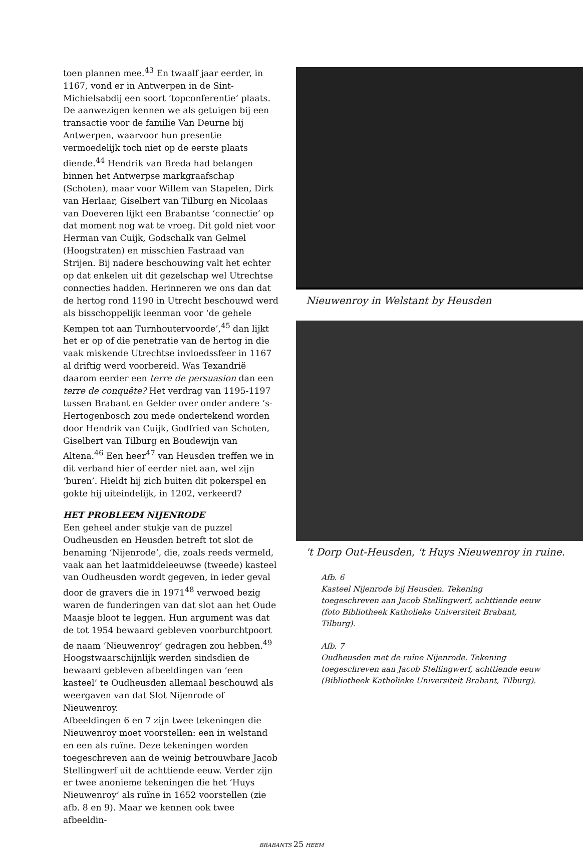toen plannen mee.<sup>43</sup> En twaalf jaar eerder, in 1167, vond er in Antwerpen in de Sint-Michielsabdij een soort ‘topconferentie’ plaats. De aanwezigen kennen we als getuigen bij een transactie voor de familie Van Deurne bij Antwerpen, waarvoor hun presentie vermoedelijk toch niet op de eerste plaats diende.<sup>44</sup> Hendrik van Breda had belangen binnen het Antwerpse markgraafschap (Schoten), maar voor Willem van Stapelen, Dirk van Herlaar, Giselbert van Tilburg en Nicolaas van Doeveren lijkt een Brabantse ‘connectie’ op dat moment nog wat te vroeg. Dit gold niet voor Herman van Cuijk, Godschalk van Gelmel (Hoogstraten) en misschien Fastraad van Strijen. Bij nadere beschouwing valt het echter op dat enkelen uit dit gezelschap wel Utrechtse connecties hadden. Herinneren we ons dan dat de hertog rond 1190 in Utrecht beschouwd werd als bisschoppelijk leenman voor ‘de gehele Kempen tot aan Turnhoutervoorde’,<sup>45</sup> dan lijkt het er op of die penetratie van de hertog in die vaak miskende Utrechtse invloedssfeer in 1167 al driftig werd voorbereid. Was Texandrië daarom eerder een terre de persuasion dan een terre de conquête? Het verdrag van 1195-1197 tussen Brabant en Gelder over onder andere ’s-Hertogenbosch zou mede ondertekend worden door Hendrik van Cuijk, Godfried van Schoten, Giselbert van Tilburg en Boudewijn van Altena.<sup>46</sup> Een heer<sup>47</sup> van Heusden treffen we in dit verband hier of eerder niet aan, wel zijn ‘buren’. Hieldt hij zich buiten dit pokerspel en gokte hij uiteindelijk, in 1202, verkeerd?
HET PROBLEEM NIJENRODE
Een geheel ander stukje van de puzzel Oudheusden en Heusden betreft tot slot de benaming ‘Nijenrode’, die, zoals reeds vermeld, vaak aan het laatmiddeleeuwse (tweede) kasteel van Oudheusden wordt gegeven, in ieder geval door de gravers die in 1971<sup>48</sup> verwoed bezig waren de funderingen van dat slot aan het Oude Maasje bloot te leggen. Hun argument was dat de tot 1954 bewaard gebleven voorburchtpoort de naam ‘Nieuwenroy’ gedragen zou hebben.<sup>49</sup> Hoogstwaarschijnlijk werden sindsdien de bewaard gebleven afbeeldingen van ‘een kasteel’ te Oudheusden allemaal beschouwd als weergaven van dat Slot Nijenrode of Nieuwenroy.
Afbeeldingen 6 en 7 zijn twee tekeningen die Nieuwenroy moet voorstellen: een in welstand en een als ruïne. Deze tekeningen worden toegeschreven aan de weinig betrouwbare Jacob Stellingwerf uit de achttiende eeuw. Verder zijn er twee anonieme tekeningen die het ‘Huys Nieuwenroy’ als ruïne in 1652 voorstellen (zie afb. 8 en 9). Maar we kennen ook twee afbeeldin-
Nieuwenroy in Welstant by Heusden
't Dorp Out-Heusden, 't Huys Nieuwenroy in ruine.
Afb. 6
Kasteel Nijenrode bij Heusden. Tekening toegeschreven aan Jacob Stellingwerf, achttiende eeuw (foto Bibliotheek Katholieke Universiteit Brabant, Tilburg).
Afb. 7
Oudheusden met de ruïne Nijenrode. Tekening toegeschreven aan Jacob Stellingwerf, achttiende eeuw (Bibliotheek Katholieke Universiteit Brabant, Tilburg).
BRABANTS 25 HEEM